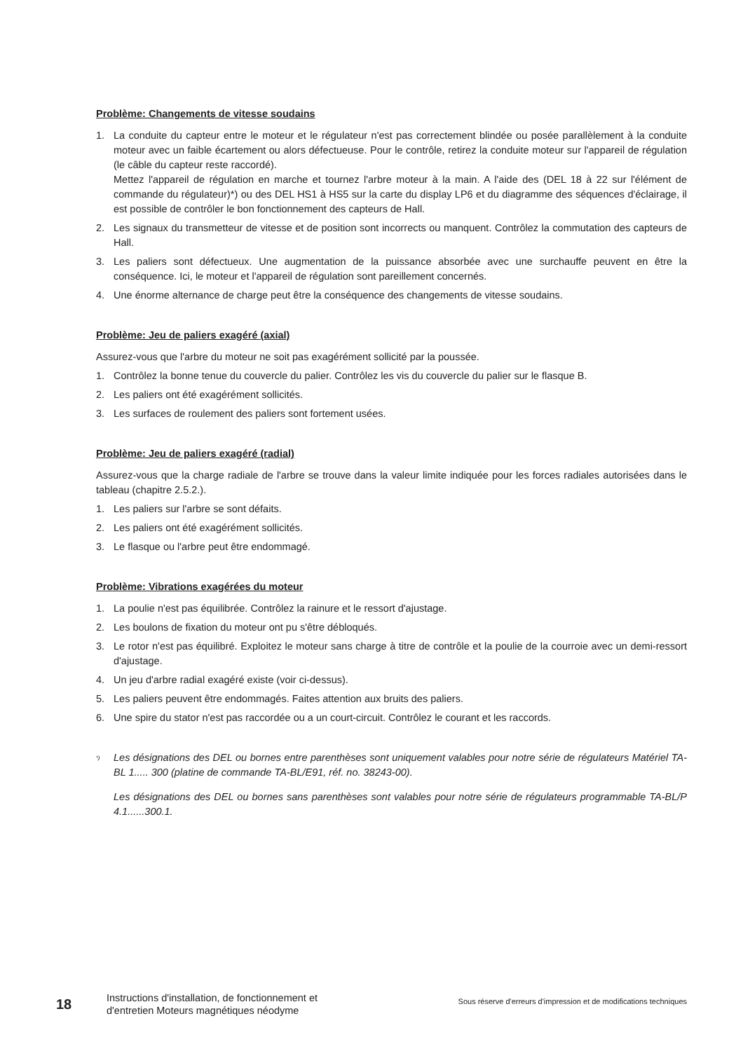Problème: Changements de vitesse soudains
1. La conduite du capteur entre le moteur et le régulateur n'est pas correctement blindée ou posée parallèlement à la conduite moteur avec un faible écartement ou alors défectueuse. Pour le contrôle, retirez la conduite moteur sur l'appareil de régulation (le câble du capteur reste raccordé).
Mettez l'appareil de régulation en marche et tournez l'arbre moteur à la main. A l'aide des (DEL 18 à 22 sur l'élément de commande du régulateur)*) ou des DEL HS1 à HS5 sur la carte du display LP6 et du diagramme des séquences d'éclairage, il est possible de contrôler le bon fonctionnement des capteurs de Hall.
2. Les signaux du transmetteur de vitesse et de position sont incorrects ou manquent. Contrôlez la commutation des capteurs de Hall.
3. Les paliers sont défectueux. Une augmentation de la puissance absorbée avec une surchauffe peuvent en être la conséquence. Ici, le moteur et l'appareil de régulation sont pareillement concernés.
4. Une énorme alternance de charge peut être la conséquence des changements de vitesse soudains.
Problème: Jeu de paliers exagéré (axial)
Assurez-vous que l'arbre du moteur ne soit pas exagérément sollicité par la poussée.
1. Contrôlez la bonne tenue du couvercle du palier. Contrôlez les vis du couvercle du palier sur le flasque B.
2. Les paliers ont été exagérément sollicités.
3. Les surfaces de roulement des paliers sont fortement usées.
Problème: Jeu de paliers exagéré (radial)
Assurez-vous que la charge radiale de l'arbre se trouve dans la valeur limite indiquée pour les forces radiales autorisées dans le tableau (chapitre 2.5.2.).
1. Les paliers sur l'arbre se sont défaits.
2. Les paliers ont été exagérément sollicités.
3. Le flasque ou l'arbre peut être endommagé.
Problème: Vibrations exagérées du moteur
1. La poulie n'est pas équilibrée. Contrôlez la rainure et le ressort d'ajustage.
2. Les boulons de fixation du moteur ont pu s'être débloqués.
3. Le rotor n'est pas équilibré. Exploitez le moteur sans charge à titre de contrôle et la poulie de la courroie avec un demi-ressort d'ajustage.
4. Un jeu d'arbre radial exagéré existe (voir ci-dessus).
5. Les paliers peuvent être endommagés. Faites attention aux bruits des paliers.
6. Une spire du stator n'est pas raccordée ou a un court-circuit. Contrôlez le courant et les raccords.
<sup>*)</sup>
Les désignations des DEL ou bornes entre parenthèses sont uniquement valables pour notre série de régulateurs Matériel TA-BL 1..... 300 (platine de commande TA-BL/E91, réf. no. 38243-00).
Les désignations des DEL ou bornes sans parenthèses sont valables pour notre série de régulateurs programmable TA-BL/P 4.1......300.1.
18
Instructions d'installation, de fonctionnement et d'entretien Moteurs magnétiques néodyme
Sous réserve d'erreurs d'impression et de modifications techniques